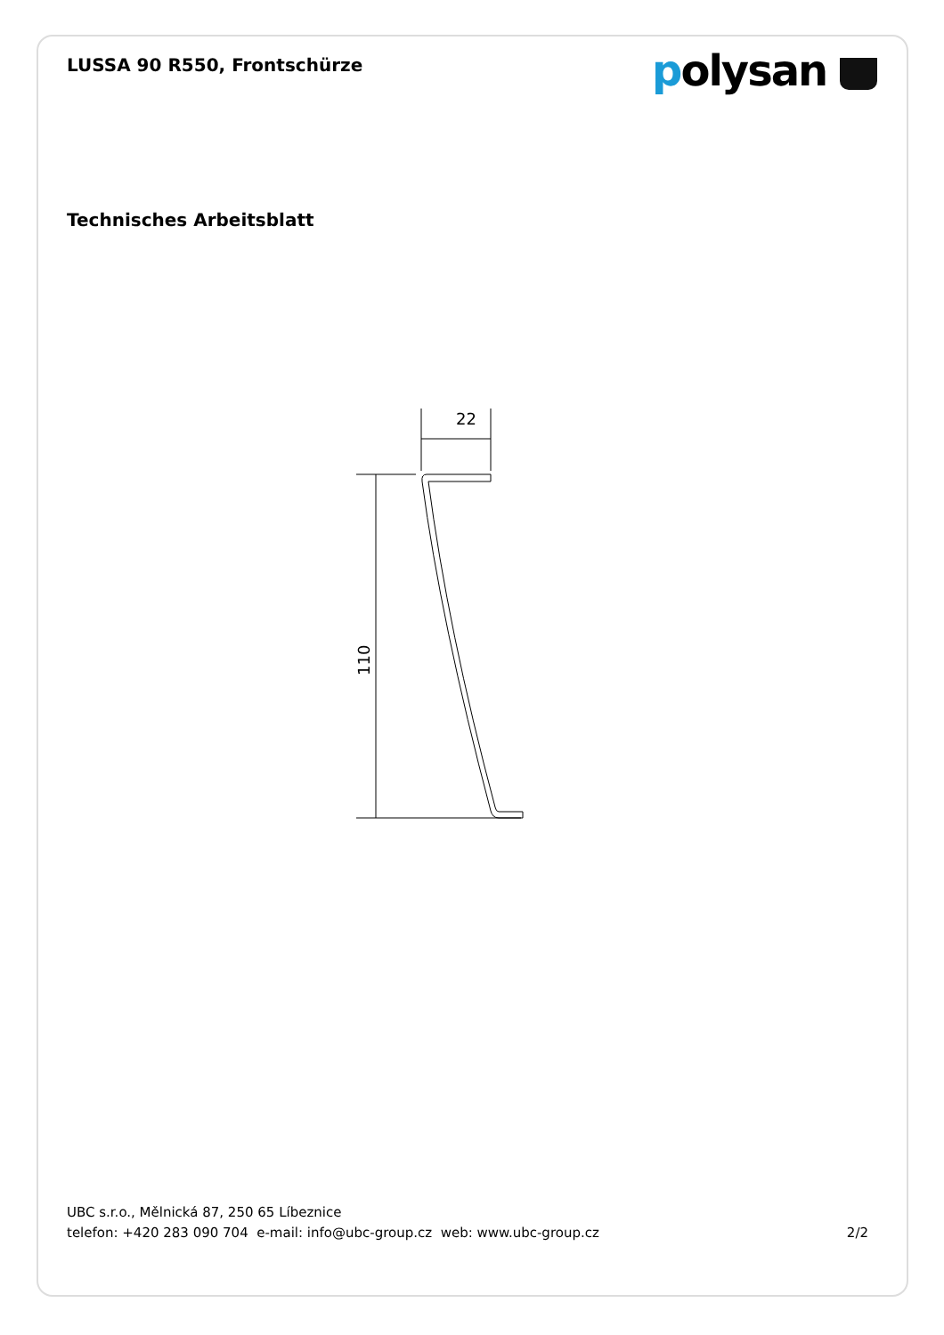LUSSA 90 R550, Frontschürze
polysan
Technisches Arbeitsblatt
22
110
UBC s.r.o., Mělnická 87, 250 65 Líbeznice
telefon: +420 283 090 704 e-mail: info@ubc-group.cz web: www.ubc-group.cz 2/2